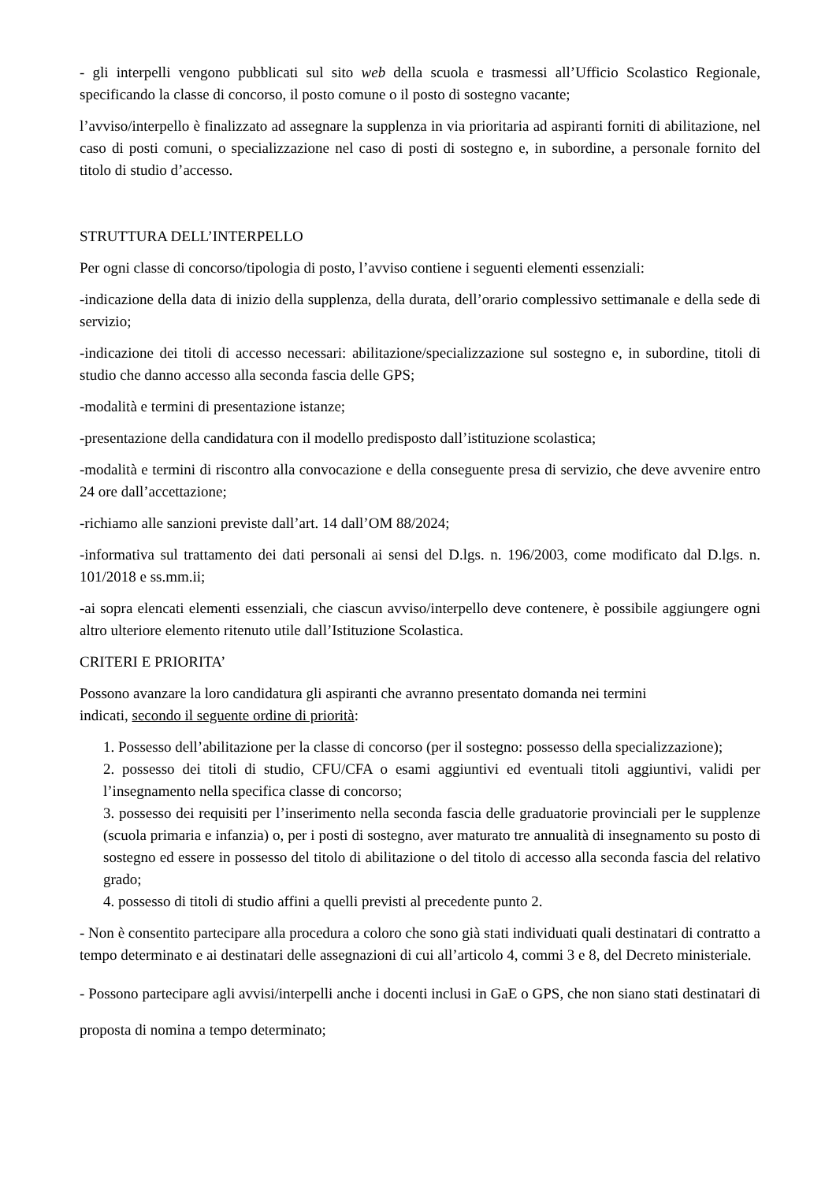- gli interpelli vengono pubblicati sul sito web della scuola e trasmessi all’Ufficio Scolastico Regionale, specificando la classe di concorso, il posto comune o il posto di sostegno vacante;
l’avviso/interpello è finalizzato ad assegnare la supplenza in via prioritaria ad aspiranti forniti di abilitazione, nel caso di posti comuni, o specializzazione nel caso di posti di sostegno e, in subordine, a personale fornito del titolo di studio d’accesso.
STRUTTURA DELL’INTERPELLO
Per ogni classe di concorso/tipologia di posto, l’avviso contiene i seguenti elementi essenziali:
-indicazione della data di inizio della supplenza, della durata, dell’orario complessivo settimanale e della sede di servizio;
-indicazione dei titoli di accesso necessari: abilitazione/specializzazione sul sostegno e, in subordine, titoli di studio che danno accesso alla seconda fascia delle GPS;
-modalità e termini di presentazione istanze;
-presentazione della candidatura con il modello predisposto dall’istituzione scolastica;
-modalità e termini di riscontro alla convocazione e della conseguente presa di servizio, che deve avvenire entro 24 ore dall’accettazione;
-richiamo alle sanzioni previste dall’art. 14 dall’OM 88/2024;
-informativa sul trattamento dei dati personali ai sensi del D.lgs. n. 196/2003, come modificato dal D.lgs. n. 101/2018 e ss.mm.ii;
-ai sopra elencati elementi essenziali, che ciascun avviso/interpello deve contenere, è possibile aggiungere ogni altro ulteriore elemento ritenuto utile dall’Istituzione Scolastica.
CRITERI E PRIORITA’
Possono avanzare la loro candidatura gli aspiranti che avranno presentato domanda nei termini
indicati, secondo il seguente ordine di priorità:
1. Possesso dell’abilitazione per la classe di concorso (per il sostegno: possesso della specializzazione);
2. possesso dei titoli di studio, CFU/CFA o esami aggiuntivi ed eventuali titoli aggiuntivi, validi per l’insegnamento nella specifica classe di concorso;
3. possesso dei requisiti per l’inserimento nella seconda fascia delle graduatorie provinciali per le supplenze (scuola primaria e infanzia) o, per i posti di sostegno, aver maturato tre annualità di insegnamento su posto di sostegno ed essere in possesso del titolo di abilitazione o del titolo di accesso alla seconda fascia del relativo grado;
4. possesso di titoli di studio affini a quelli previsti al precedente punto 2.
- Non è consentito partecipare alla procedura a coloro che sono già stati individuati quali destinatari di contratto a tempo determinato e ai destinatari delle assegnazioni di cui all’articolo 4, commi 3 e 8, del Decreto ministeriale.
- Possono partecipare agli avvisi/interpelli anche i docenti inclusi in GaE o GPS, che non siano stati destinatari di proposta di nomina a tempo determinato;